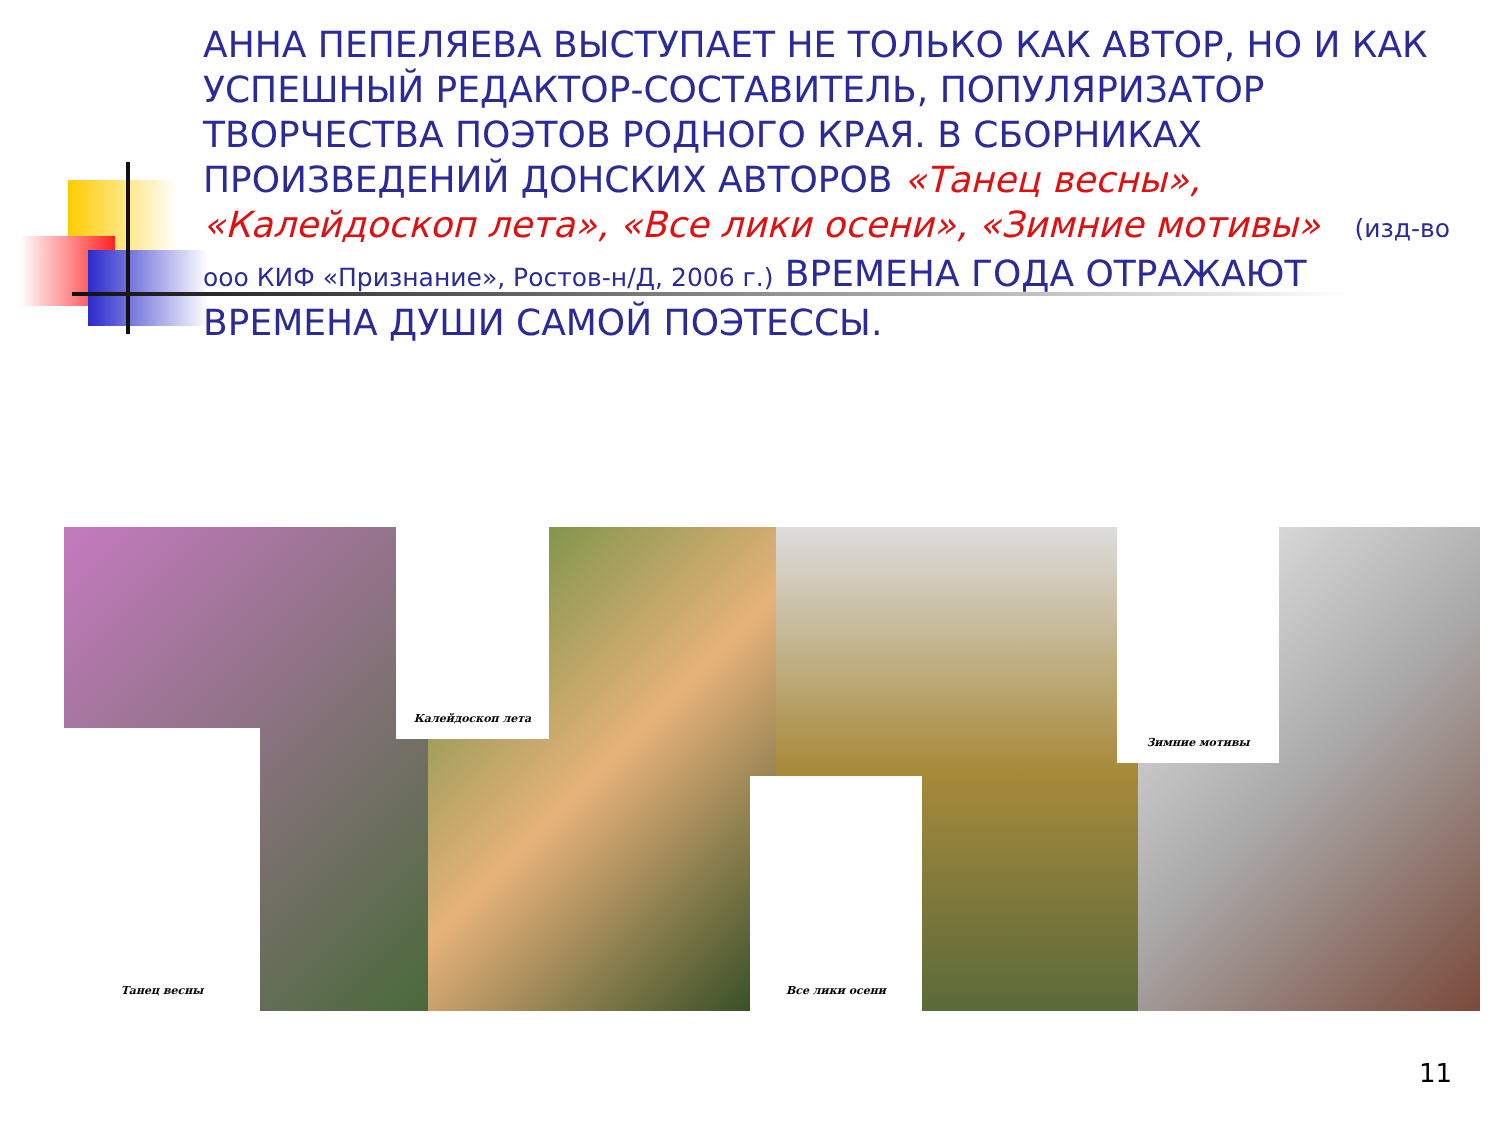АННА ПЕПЕЛЯЕВА ВЫСТУПАЕТ НЕ ТОЛЬКО КАК АВТОР, НО И КАК УСПЕШНЫЙ РЕДАКТОР-СОСТАВИТЕЛЬ, ПОПУЛЯРИЗАТОР ТВОРЧЕСТВА ПОЭТОВ РОДНОГО КРАЯ. В СБОРНИКАХ ПРОИЗВЕДЕНИЙ ДОНСКИХ АВТОРОВ «Танец весны», «Калейдоскоп лета», «Все лики осени», «Зимние мотивы» (изд-во ооо КИФ «Признание», Ростов-н/Д, 2006 г.) ВРЕМЕНА ГОДА ОТРАЖАЮТ ВРЕМЕНА ДУШИ САМОЙ ПОЭТЕССЫ.
Танец весны
Калейдоскоп лета
Все лики осени
Зимние мотивы
11